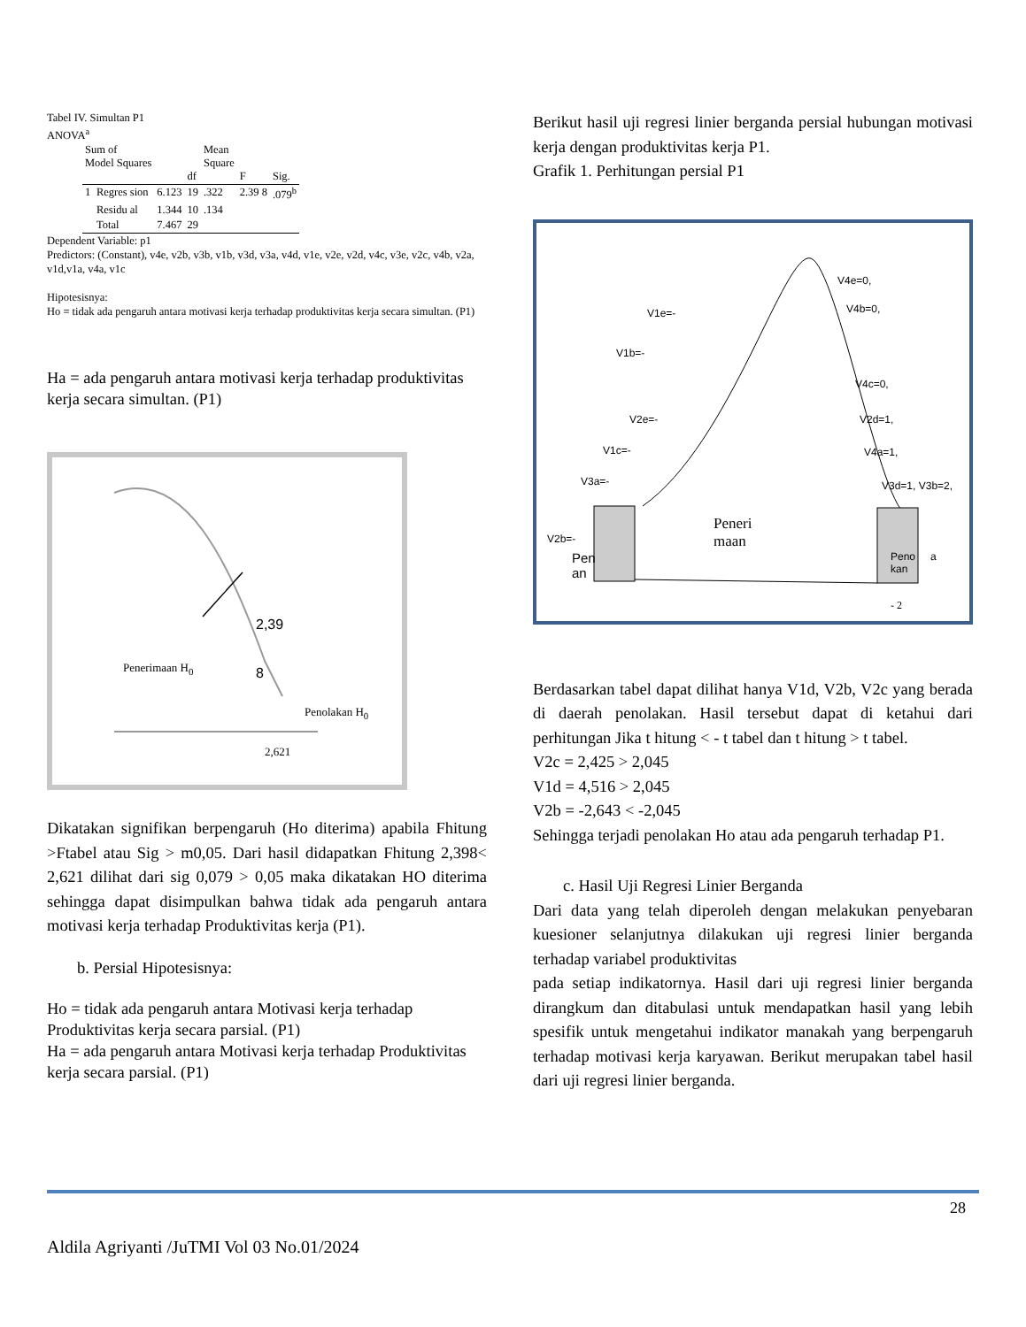Tabel IV. Simultan P1
ANOVA<sup>a</sup>
| Sum of Model Squares | | | df | Mean Square | F | Sig. |
| --- | --- | --- | --- | --- | --- | --- |
| 1 | Regres sion | 6.123 | 19 | .322 | 2.39 8 | .079<sup>b</sup> |
| | Residu al | 1.344 | 10 | .134 | | |
| | Total | 7.467 | 29 | | | |
Dependent Variable: p1
Predictors: (Constant), v4e, v2b, v3b, v1b, v3d, v3a, v4d, v1e, v2e, v2d, v4c, v3e, v2c, v4b, v2a, v1d,v1a, v4a, v1c
Hipotesisnya:
Ho = tidak ada pengaruh antara motivasi kerja terhadap produktivitas kerja secara simultan. (P1)
Ha = ada pengaruh antara motivasi kerja terhadap produktivitas kerja secara simultan. (P1)
2,39
Penerimaan H<sub>0</sub> 8
Penolakan H<sub>0</sub>
2,621
Dikatakan signifikan berpengaruh (Ho diterima) apabila Fhitung >Ftabel atau Sig > m0,05. Dari hasil didapatkan Fhitung 2,398< 2,621 dilihat dari sig 0,079 > 0,05 maka dikatakan HO diterima sehingga dapat disimpulkan bahwa tidak ada pengaruh antara motivasi kerja terhadap Produktivitas kerja (P1).
b. Persial Hipotesisnya:
Ho = tidak ada pengaruh antara Motivasi kerja terhadap Produktivitas kerja secara parsial. (P1)
Ha = ada pengaruh antara Motivasi kerja terhadap Produktivitas kerja secara parsial. (P1)
Berikut hasil uji regresi linier berganda persial hubungan motivasi kerja dengan produktivitas kerja P1.
Grafik 1. Perhitungan persial P1
V4e=0,
V1e=- V4b=0,
V1b=-
V4c=0,
V2e=- V2d=1,
V1c=- V4a=1,
V3a=- V3d=1, V3b=2,
V2b=-
Peneri
maan
Pen
an
Peno
kan
a
- 2
Berdasarkan tabel dapat dilihat hanya V1d, V2b, V2c yang berada di daerah penolakan. Hasil tersebut dapat di ketahui dari perhitungan Jika t hitung < - t tabel dan t hitung > t tabel.
V2c = 2,425 > 2,045
V1d = 4,516 > 2,045
V2b = -2,643 < -2,045
Sehingga terjadi penolakan Ho atau ada pengaruh terhadap P1.
c. Hasil Uji Regresi Linier Berganda
Dari data yang telah diperoleh dengan melakukan penyebaran kuesioner selanjutnya dilakukan uji regresi linier berganda terhadap variabel produktivitas
pada setiap indikatornya. Hasil dari uji regresi linier berganda dirangkum dan ditabulasi untuk mendapatkan hasil yang lebih spesifik untuk mengetahui indikator manakah yang berpengaruh terhadap motivasi kerja karyawan. Berikut merupakan tabel hasil dari uji regresi linier berganda.
28
Aldila Agriyanti /JuTMI Vol 03 No.01/2024